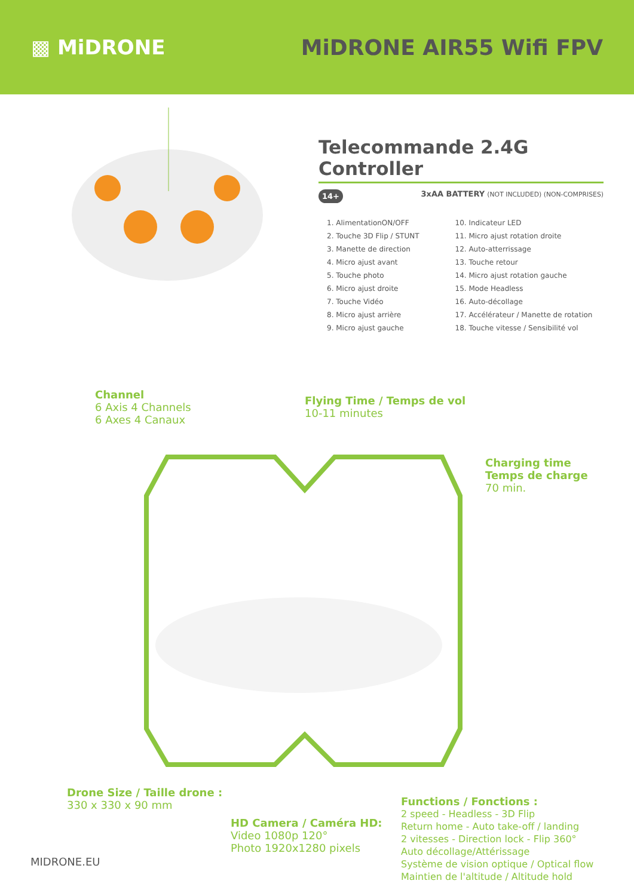▩ MiDRONE MiDRONE AIR55 Wifi FPV
Telecommande 2.4G Controller
14+ 3xAA BATTERY (NOT INCLUDED) (NON-COMPRISES)
1. AlimentationON/OFF
2. Touche 3D Flip / STUNT
3. Manette de direction
4. Micro ajust avant
5. Touche photo
6. Micro ajust droite
7. Touche Vidéo
8. Micro ajust arrière
9. Micro ajust gauche
10. Indicateur LED
11. Micro ajust rotation droite
12. Auto-atterrissage
13. Touche retour
14. Micro ajust rotation gauche
15. Mode Headless
16. Auto-décollage
17. Accélérateur / Manette de rotation
18. Touche vitesse / Sensibilité vol
Channel
6 Axis 4 Channels
6 Axes 4 Canaux
Flying Time / Temps de vol
10-11 minutes
Charging time
Temps de charge
70 min.
Drone Size / Taille drone :
330 x 330 x 90 mm
HD Camera / Caméra HD:
Video 1080p 120°
Photo 1920x1280 pixels
Functions / Fonctions :
2 speed - Headless - 3D Flip
Return home - Auto take-off / landing
2 vitesses - Direction lock - Flip 360°
Auto décollage/Attérissage
Système de vision optique / Optical flow
Maintien de l'altitude / Altitude hold
MIDRONE.EU